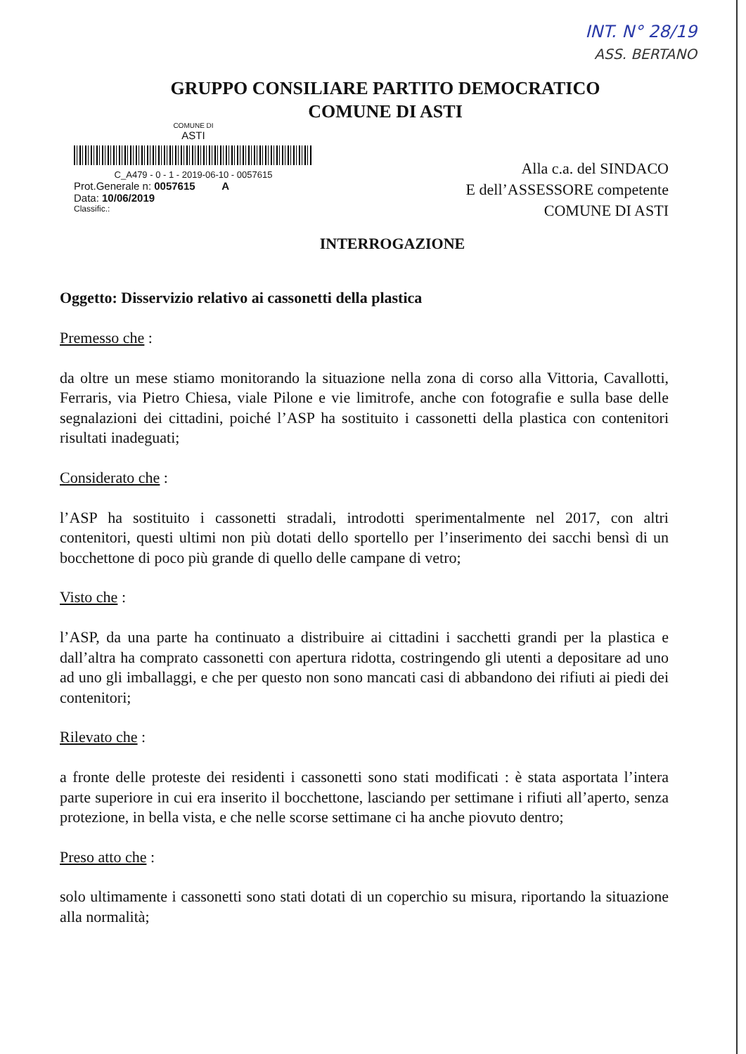INT. N° 28/19
ASS. BERTANO
GRUPPO CONSILIARE PARTITO DEMOCRATICO
COMUNE DI ASTI
COMUNE DI
ASTI
C_A479 - 0 - 1 - 2019-06-10 - 0057615
Prot.Generale n: 0057615 A
Data: 10/06/2019
Classific.:
Alla c.a. del SINDACO
E dell’ASSESSORE competente
COMUNE DI ASTI
INTERROGAZIONE
Oggetto: Disservizio relativo ai cassonetti della plastica
Premesso che :
da oltre un mese stiamo monitorando la situazione nella zona di corso alla Vittoria, Cavallotti, Ferraris, via Pietro Chiesa, viale Pilone e vie limitrofe, anche con fotografie e sulla base delle segnalazioni dei cittadini, poiché l’ASP ha sostituito i cassonetti della plastica con contenitori risultati inadeguati;
Considerato che :
l’ASP ha sostituito i cassonetti stradali, introdotti sperimentalmente nel 2017, con altri contenitori, questi ultimi non più dotati dello sportello per l’inserimento dei sacchi bensì di un bocchettone di poco più grande di quello delle campane di vetro;
Visto che :
l’ASP, da una parte ha continuato a distribuire ai cittadini i sacchetti grandi per la plastica e dall’altra ha comprato cassonetti con apertura ridotta, costringendo gli utenti a depositare ad uno ad uno gli imballaggi, e che per questo non sono mancati casi di abbandono dei rifiuti ai piedi dei contenitori;
Rilevato che :
a fronte delle proteste dei residenti i cassonetti sono stati modificati : è stata asportata l’intera parte superiore in cui era inserito il bocchettone, lasciando per settimane i rifiuti all’aperto, senza protezione, in bella vista, e che nelle scorse settimane ci ha anche piovuto dentro;
Preso atto che :
solo ultimamente i cassonetti sono stati dotati di un coperchio su misura, riportando la situazione alla normalità;